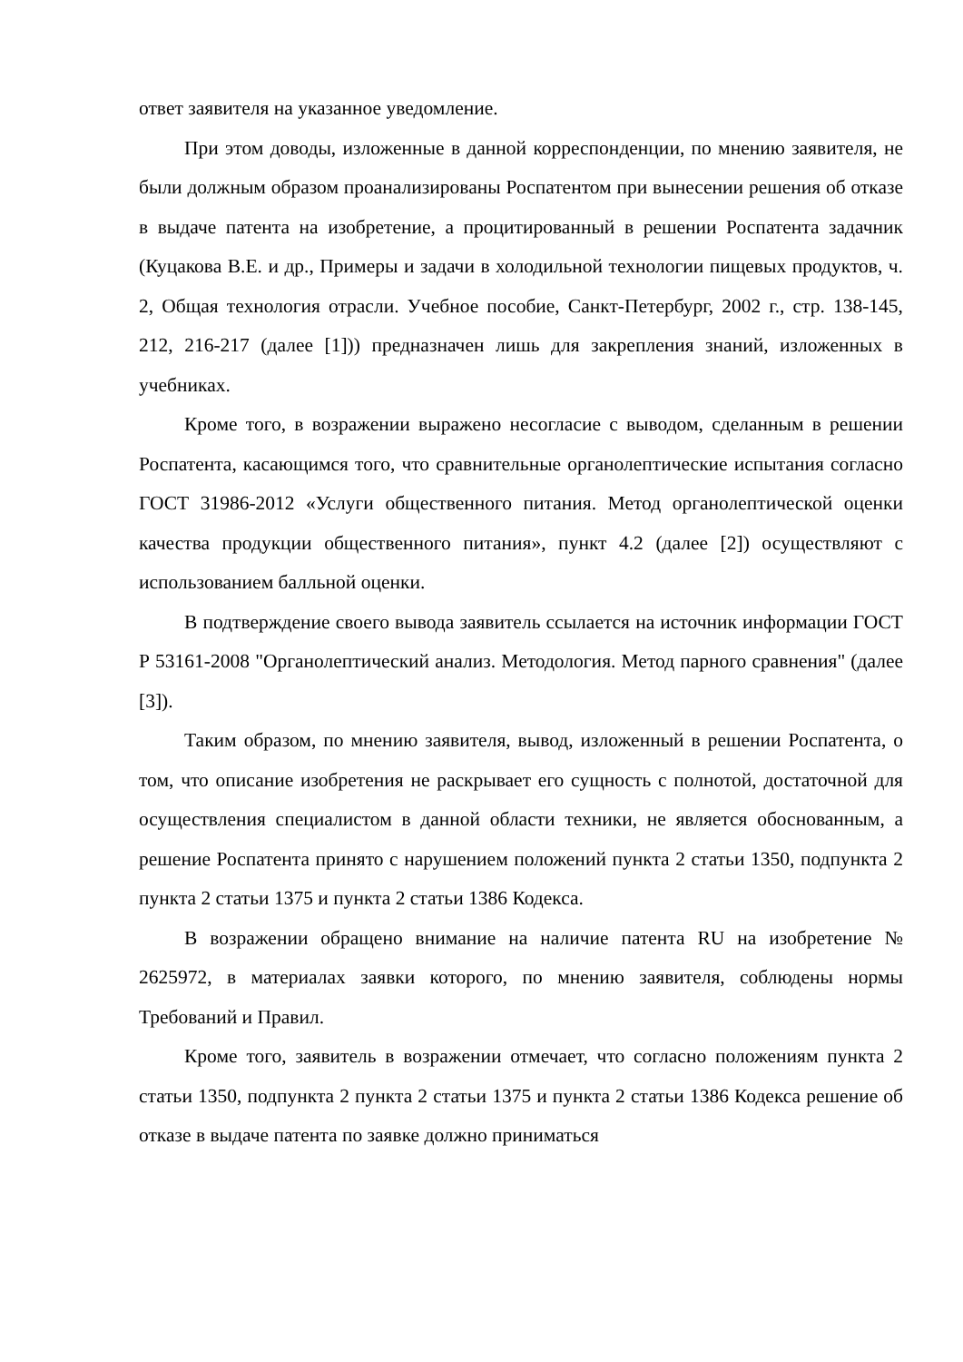ответ заявителя на указанное уведомление.
При этом доводы, изложенные в данной корреспонденции, по мнению заявителя, не были должным образом проанализированы Роспатентом при вынесении решения об отказе в выдаче патента на изобретение, а процитированный в решении Роспатента задачник (Куцакова В.Е. и др., Примеры и задачи в холодильной технологии пищевых продуктов, ч. 2, Общая технология отрасли. Учебное пособие, Санкт-Петербург, 2002 г., стр. 138-145, 212, 216-217 (далее [1])) предназначен лишь для закрепления знаний, изложенных в учебниках.
Кроме того, в возражении выражено несогласие с выводом, сделанным в решении Роспатента, касающимся того, что сравнительные органолептические испытания согласно ГОСТ 31986-2012 «Услуги общественного питания. Метод органолептической оценки качества продукции общественного питания», пункт 4.2 (далее [2]) осуществляют с использованием балльной оценки.
В подтверждение своего вывода заявитель ссылается на источник информации ГОСТ Р 53161-2008 "Органолептический анализ. Методология. Метод парного сравнения" (далее [3]).
Таким образом, по мнению заявителя, вывод, изложенный в решении Роспатента, о том, что описание изобретения не раскрывает его сущность с полнотой, достаточной для осуществления специалистом в данной области техники, не является обоснованным, а решение Роспатента принято с нарушением положений пункта 2 статьи 1350, подпункта 2 пункта 2 статьи 1375 и пункта 2 статьи 1386 Кодекса.
В возражении обращено внимание на наличие патента RU на изобретение № 2625972, в материалах заявки которого, по мнению заявителя, соблюдены нормы Требований и Правил.
Кроме того, заявитель в возражении отмечает, что согласно положениям пункта 2 статьи 1350, подпункта 2 пункта 2 статьи 1375 и пункта 2 статьи 1386 Кодекса решение об отказе в выдаче патента по заявке должно приниматься